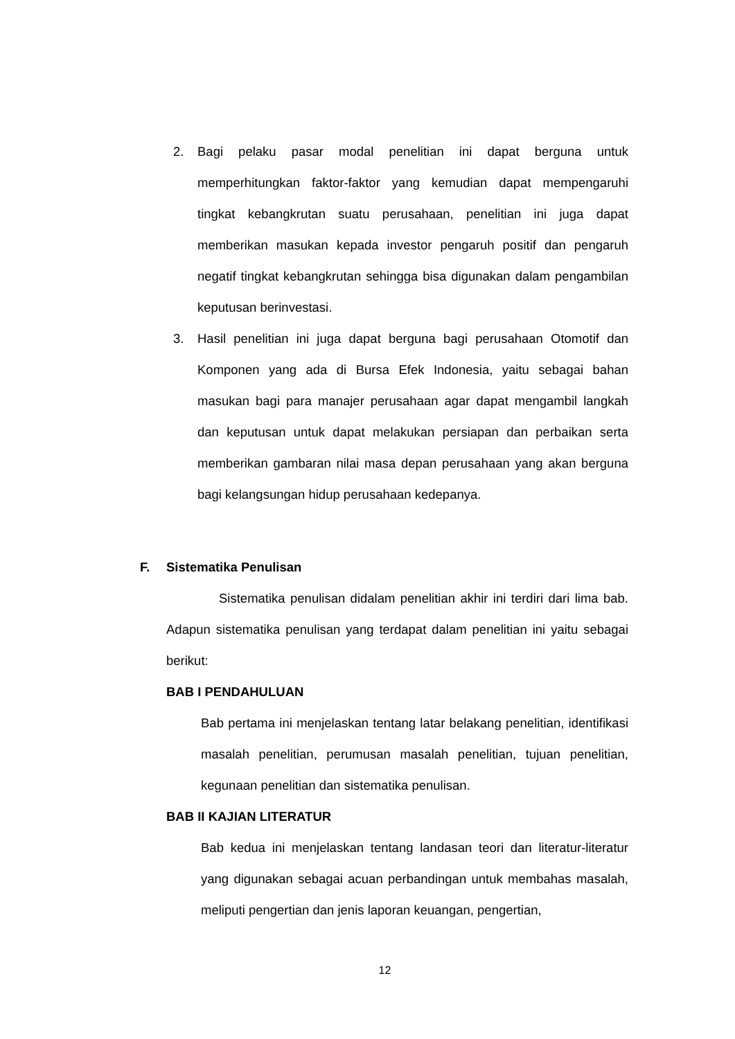2. Bagi pelaku pasar modal penelitian ini dapat berguna untuk memperhitungkan faktor-faktor yang kemudian dapat mempengaruhi tingkat kebangkrutan suatu perusahaan, penelitian ini juga dapat memberikan masukan kepada investor pengaruh positif dan pengaruh negatif tingkat kebangkrutan sehingga bisa digunakan dalam pengambilan keputusan berinvestasi.
3. Hasil penelitian ini juga dapat berguna bagi perusahaan Otomotif dan Komponen yang ada di Bursa Efek Indonesia, yaitu sebagai bahan masukan bagi para manajer perusahaan agar dapat mengambil langkah dan keputusan untuk dapat melakukan persiapan dan perbaikan serta memberikan gambaran nilai masa depan perusahaan yang akan berguna bagi kelangsungan hidup perusahaan kedepanya.
F. Sistematika Penulisan
Sistematika penulisan didalam penelitian akhir ini terdiri dari lima bab. Adapun sistematika penulisan yang terdapat dalam penelitian ini yaitu sebagai berikut:
BAB I PENDAHULUAN
Bab pertama ini menjelaskan tentang latar belakang penelitian, identifikasi masalah penelitian, perumusan masalah penelitian, tujuan penelitian, kegunaan penelitian dan sistematika penulisan.
BAB II KAJIAN LITERATUR
Bab kedua ini menjelaskan tentang landasan teori dan literatur-literatur yang digunakan sebagai acuan perbandingan untuk membahas masalah, meliputi pengertian dan jenis laporan keuangan, pengertian,
12